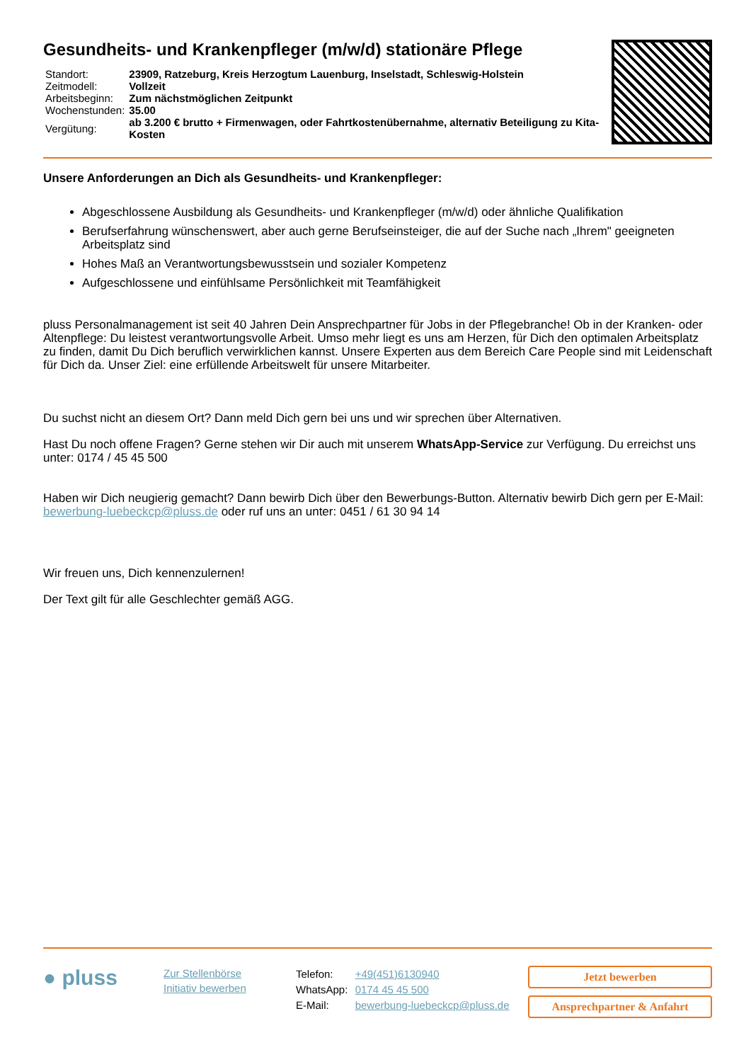Gesundheits- und Krankenpfleger (m/w/d) stationäre Pflege
| Standort: | 23909, Ratzeburg, Kreis Herzogtum Lauenburg, Inselstadt, Schleswig-Holstein |
| Zeitmodell: | Vollzeit |
| Arbeitsbeginn: | Zum nächstmöglichen Zeitpunkt |
| Wochenstunden: | 35.00 |
| Vergütung: | ab 3.200 € brutto + Firmenwagen, oder Fahrtkostenübernahme, alternativ Beteiligung zu Kita-Kosten |
Unsere Anforderungen an Dich als Gesundheits- und Krankenpfleger:
Abgeschlossene Ausbildung als Gesundheits- und Krankenpfleger (m/w/d) oder ähnliche Qualifikation
Berufserfahrung wünschenswert, aber auch gerne Berufseinsteiger, die auf der Suche nach „Ihrem" geeigneten Arbeitsplatz sind
Hohes Maß an Verantwortungsbewusstsein und sozialer Kompetenz
Aufgeschlossene und einfühlsame Persönlichkeit mit Teamfähigkeit
pluss Personalmanagement ist seit 40 Jahren Dein Ansprechpartner für Jobs in der Pflegebranche! Ob in der Kranken- oder Altenpflege: Du leistest verantwortungsvolle Arbeit. Umso mehr liegt es uns am Herzen, für Dich den optimalen Arbeitsplatz zu finden, damit Du Dich beruflich verwirklichen kannst. Unsere Experten aus dem Bereich Care People sind mit Leidenschaft für Dich da. Unser Ziel: eine erfüllende Arbeitswelt für unsere Mitarbeiter.
Du suchst nicht an diesem Ort? Dann meld Dich gern bei uns und wir sprechen über Alternativen.
Hast Du noch offene Fragen? Gerne stehen wir Dir auch mit unserem WhatsApp-Service zur Verfügung. Du erreichst uns unter: 0174 / 45 45 500
Haben wir Dich neugierig gemacht? Dann bewirb Dich über den Bewerbungs-Button. Alternativ bewirb Dich gern per E-Mail: bewerbung-luebeckcp@pluss.de oder ruf uns an unter: 0451 / 61 30 94 14
Wir freuen uns, Dich kennenzulernen!
Der Text gilt für alle Geschlechter gemäß AGG.
● pluss
Zur Stellenbörse
Initiativ bewerben
| Telefon: | +49(451)6130940 |
| WhatsApp: | 0174 45 45 500 |
| E-Mail: | bewerbung-luebeckcp@pluss.de |
Jetzt bewerben
Ansprechpartner & Anfahrt